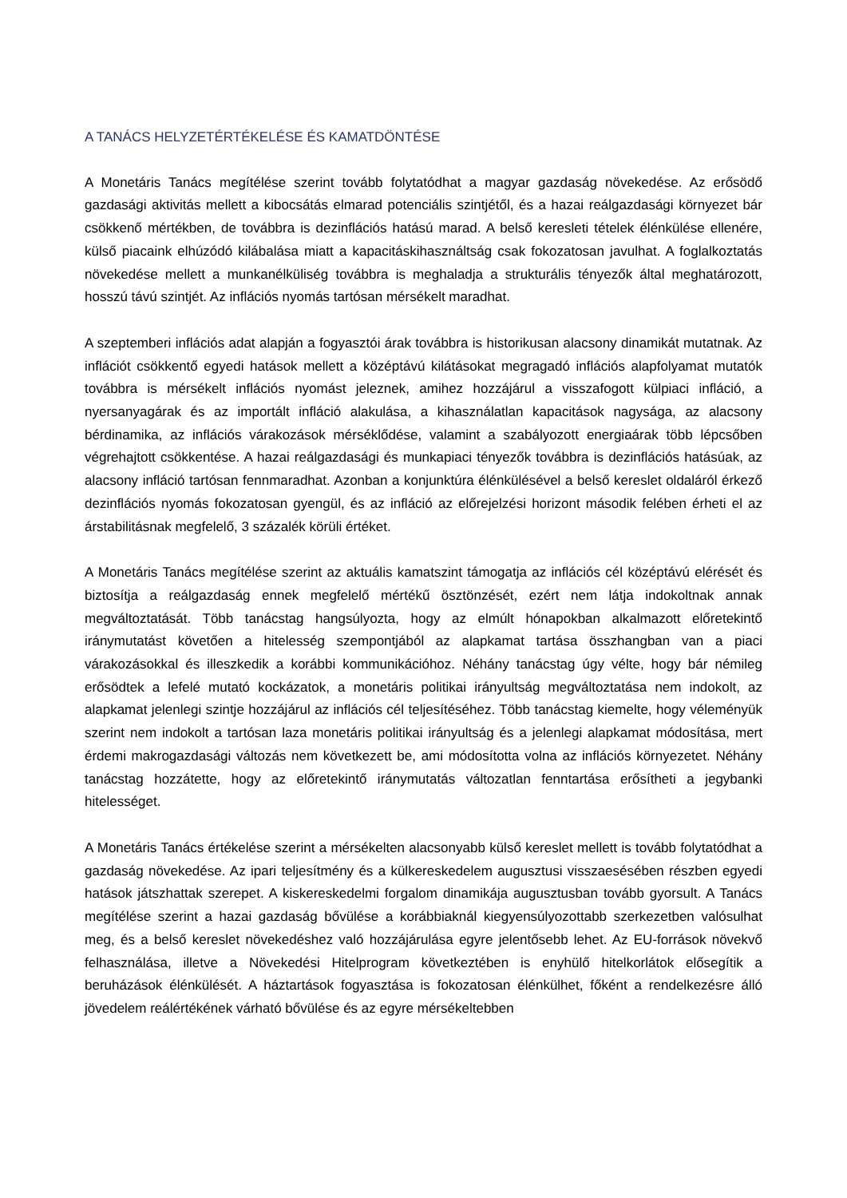A TANÁCS HELYZETÉRTÉKELÉSE ÉS KAMATDÖNTÉSE
A Monetáris Tanács megítélése szerint tovább folytatódhat a magyar gazdaság növekedése. Az erősödő gazdasági aktivitás mellett a kibocsátás elmarad potenciális szintjétől, és a hazai reálgazdasági környezet bár csökkenő mértékben, de továbbra is dezinflációs hatású marad. A belső keresleti tételek élénkülése ellenére, külső piacaink elhúzódó kilábalása miatt a kapacitáskihasználtság csak fokozatosan javulhat. A foglalkoztatás növekedése mellett a munkanélküliség továbbra is meghaladja a strukturális tényezők által meghatározott, hosszú távú szintjét. Az inflációs nyomás tartósan mérsékelt maradhat.
A szeptemberi inflációs adat alapján a fogyasztói árak továbbra is historikusan alacsony dinamikát mutatnak. Az inflációt csökkentő egyedi hatások mellett a középtávú kilátásokat megragadó inflációs alapfolyamat mutatók továbbra is mérsékelt inflációs nyomást jeleznek, amihez hozzájárul a visszafogott külpiaci infláció, a nyersanyagárak és az importált infláció alakulása, a kihasználatlan kapacitások nagysága, az alacsony bérdinamika, az inflációs várakozások mérséklődése, valamint a szabályozott energiaárak több lépcsőben végrehajtott csökkentése. A hazai reálgazdasági és munkapiaci tényezők továbbra is dezinflációs hatásúak, az alacsony infláció tartósan fennmaradhat. Azonban a konjunktúra élénkülésével a belső kereslet oldaláról érkező dezinflációs nyomás fokozatosan gyengül, és az infláció az előrejelzési horizont második felében érheti el az árstabilitásnak megfelelő, 3 százalék körüli értéket.
A Monetáris Tanács megítélése szerint az aktuális kamatszint támogatja az inflációs cél középtávú elérését és biztosítja a reálgazdaság ennek megfelelő mértékű ösztönzését, ezért nem látja indokoltnak annak megváltoztatását. Több tanácstag hangsúlyozta, hogy az elmúlt hónapokban alkalmazott előretekintő iránymutatást követően a hitelesség szempontjából az alapkamat tartása összhangban van a piaci várakozásokkal és illeszkedik a korábbi kommunikációhoz. Néhány tanácstag úgy vélte, hogy bár némileg erősödtek a lefelé mutató kockázatok, a monetáris politikai irányultság megváltoztatása nem indokolt, az alapkamat jelenlegi szintje hozzájárul az inflációs cél teljesítéséhez. Több tanácstag kiemelte, hogy véleményük szerint nem indokolt a tartósan laza monetáris politikai irányultság és a jelenlegi alapkamat módosítása, mert érdemi makrogazdasági változás nem következett be, ami módosította volna az inflációs környezetet. Néhány tanácstag hozzátette, hogy az előretekintő iránymutatás változatlan fenntartása erősítheti a jegybanki hitelességet.
A Monetáris Tanács értékelése szerint a mérsékelten alacsonyabb külső kereslet mellett is tovább folytatódhat a gazdaság növekedése. Az ipari teljesítmény és a külkereskedelem augusztusi visszaesésében részben egyedi hatások játszhattak szerepet. A kiskereskedelmi forgalom dinamikája augusztusban tovább gyorsult. A Tanács megítélése szerint a hazai gazdaság bővülése a korábbiaknál kiegyensúlyozottabb szerkezetben valósulhat meg, és a belső kereslet növekedéshez való hozzájárulása egyre jelentősebb lehet. Az EU-források növekvő felhasználása, illetve a Növekedési Hitelprogram következtében is enyhülő hitelkorlátok elősegítik a beruházások élénkülését. A háztartások fogyasztása is fokozatosan élénkülhet, főként a rendelkezésre álló jövedelem reálértékének várható bővülése és az egyre mérsékeltebben